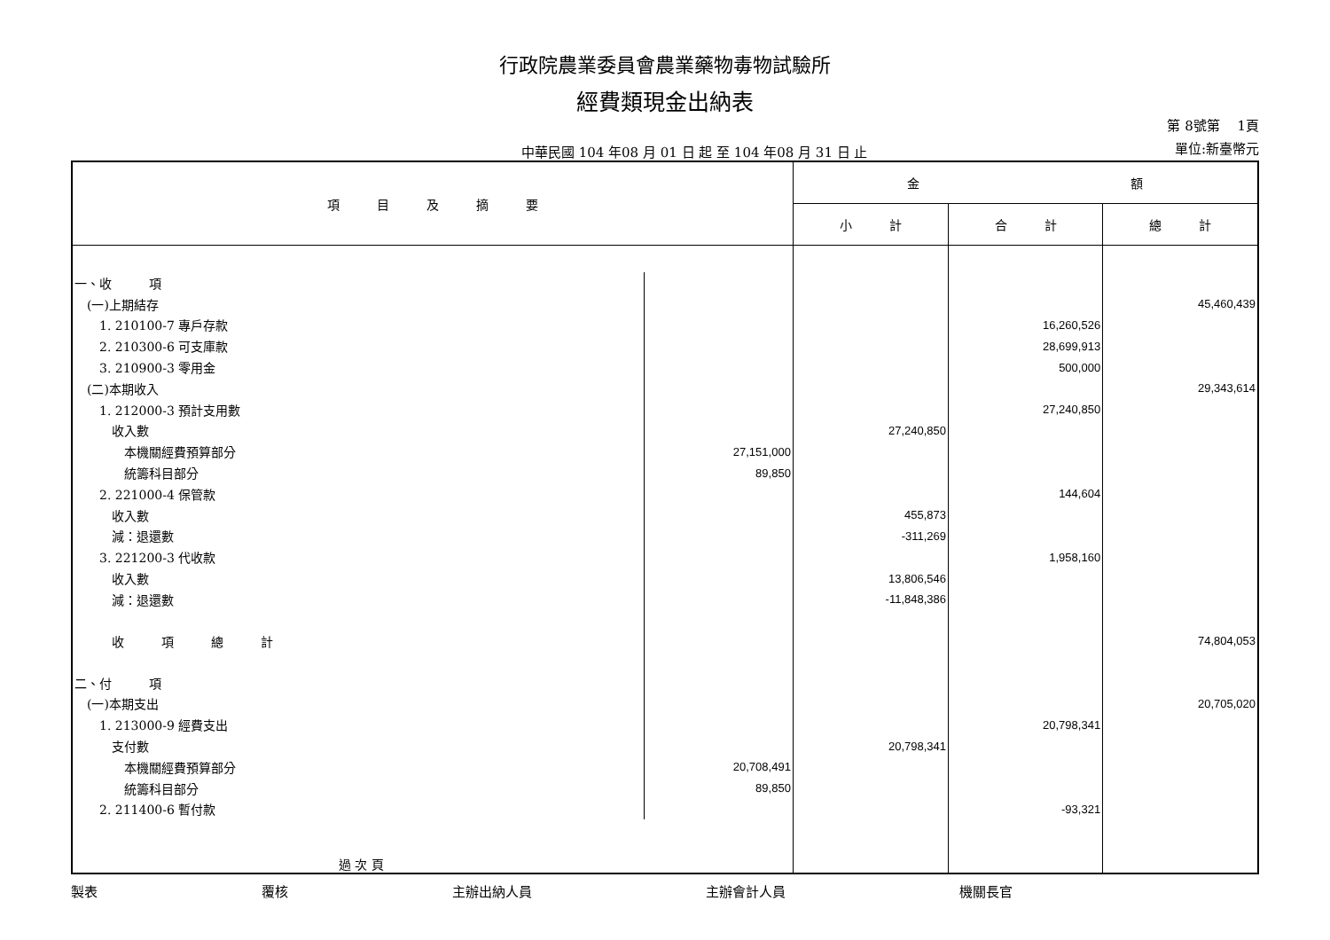行政院農業委員會農業藥物毒物試驗所
經費類現金出納表
中華民國 104 年08 月 01 日 起 至 104 年08 月 31 日 止
第 8號第　 1頁
單位:新臺幣元
| 項 目 及 摘 要 | | 金 額 | | |
| --- | --- | --- | --- | --- |
| | | 小 計 | 合 計 | 總 計 |
| 一、收 項 | | | | |
| (一)上期結存 | | | | 45,460,439 |
| 1. 210100-7 專戶存款 | | | 16,260,526 | |
| 2. 210300-6 可支庫款 | | | 28,699,913 | |
| 3. 210900-3 零用金 | | | 500,000 | |
| (二)本期收入 | | | | 29,343,614 |
| 1. 212000-3 預計支用數 | | | 27,240,850 | |
| 收入數 | | 27,240,850 | | |
| 本機關經費預算部分 | 27,151,000 | | | |
| 統籌科目部分 | 89,850 | | | |
| 2. 221000-4 保管款 | | | 144,604 | |
| 收入數 | | 455,873 | | |
| 減：退還數 | | -311,269 | | |
| 3. 221200-3 代收款 | | | 1,958,160 | |
| 收入數 | | 13,806,546 | | |
| 減：退還數 | | -11,848,386 | | |
| 收 項 總 計 | | | | 74,804,053 |
| 二、付 項 | | | | |
| (一)本期支出 | | | | 20,705,020 |
| 1. 213000-9 經費支出 | | | 20,798,341 | |
| 支付數 | | 20,798,341 | | |
| 本機關經費預算部分 | 20,708,491 | | | |
| 統籌科目部分 | 89,850 | | | |
| 2. 211400-6 暫付款 | | | -93,321 | |
| 過 次 頁 | | | | |
製表 覆核 主辦出納人員 主辦會計人員 機關長官